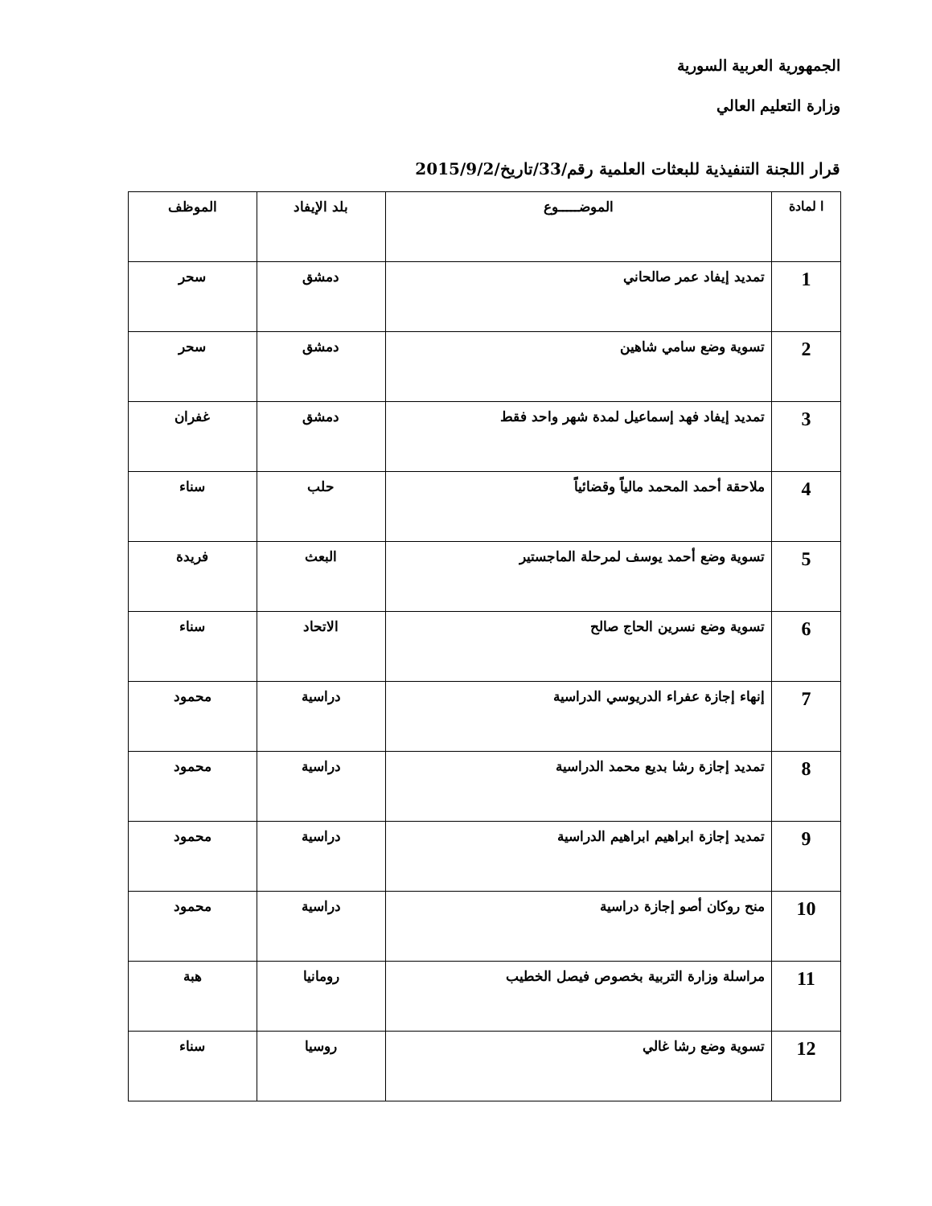الجمهورية العربية السورية
وزارة التعليم العالي
قرار اللجنة التنفيذية للبعثات العلمية رقم/33/تاريخ/2015/9/2
| ا لمادة | الموضـــــوع | بلد الإيفاد | الموظف |
| --- | --- | --- | --- |
| 1 | تمديد إيفاد عمر صالحاني | دمشق | سحر |
| 2 | تسوية وضع سامي شاهين | دمشق | سحر |
| 3 | تمديد إيفاد فهد إسماعيل لمدة شهر واحد فقط | دمشق | غفران |
| 4 | ملاحقة أحمد المحمد مالياً وقضائياً | حلب | سناء |
| 5 | تسوية وضع أحمد يوسف لمرحلة الماجستير | البعث | فريدة |
| 6 | تسوية وضع نسرين الحاج صالح | الاتحاد | سناء |
| 7 | إنهاء إجازة عفراء الدريوسي الدراسية | دراسية | محمود |
| 8 | تمديد إجازة رشا بديع محمد الدراسية | دراسية | محمود |
| 9 | تمديد إجازة ابراهيم ابراهيم الدراسية | دراسية | محمود |
| 10 | منح روكان أصو إجازة دراسية | دراسية | محمود |
| 11 | مراسلة وزارة التربية بخصوص فيصل الخطيب | رومانيا | هبة |
| 12 | تسوية وضع رشا غالي | روسيا | سناء |